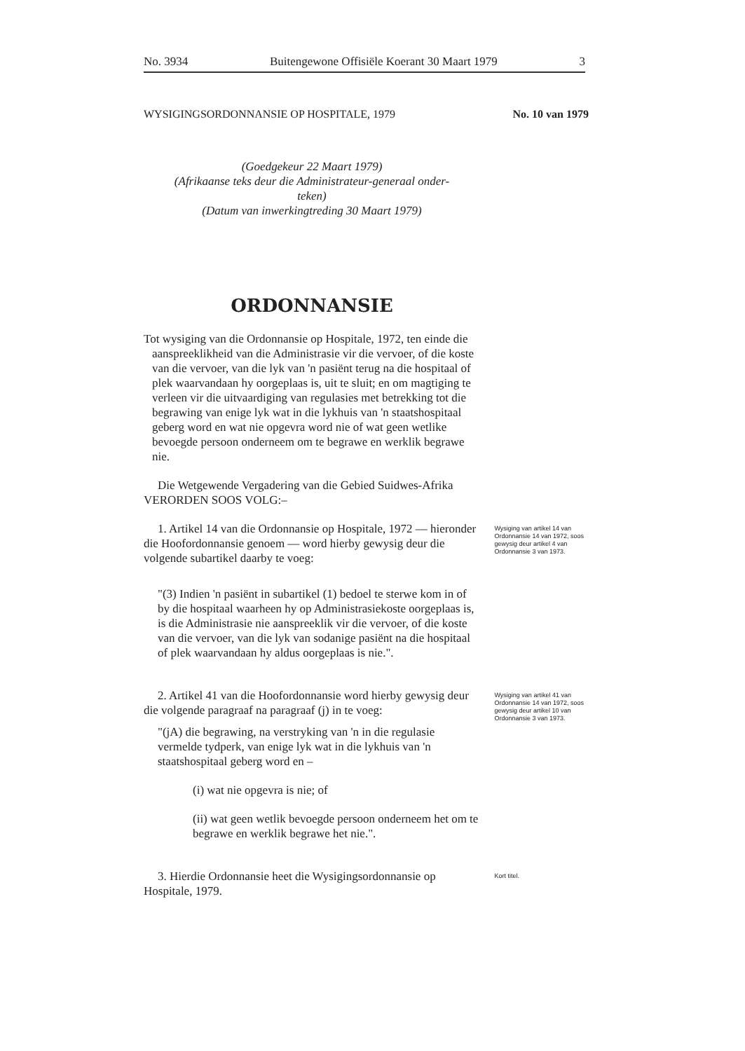No. 3934 Buitengewone Offisiële Koerant 30 Maart 1979 3
WYSIGINGSORDONNANSIE OP HOSPITALE, 1979 No. 10 van 1979
(Goedgekeur 22 Maart 1979)
(Afrikaanse teks deur die Administrateur-generaal onder-
teken)
(Datum van inwerkingtreding 30 Maart 1979)
ORDONNANSIE
Tot wysiging van die Ordonnansie op Hospitale, 1972, ten einde die aanspreeklikheid van die Administrasie vir die vervoer, of die koste van die vervoer, van die lyk van 'n pasiënt terug na die hospitaal of plek waarvandaan hy oorgeplaas is, uit te sluit; en om magtiging te verleen vir die uitvaardiging van regulasies met betrekking tot die begrawing van enige lyk wat in die lykhuis van 'n staatshospitaal geberg word en wat nie opgevra word nie of wat geen wetlike bevoegde persoon onderneem om te begrawe en werklik begrawe nie.
Die Wetgewende Vergadering van die Gebied Suidwes-Afrika VERORDEN SOOS VOLG:–
1. Artikel 14 van die Ordonnansie op Hospitale, 1972 — hieronder die Hoofordonnansie genoem — word hierby gewysig deur die volgende subartikel daarby te voeg:
"(3) Indien 'n pasiënt in subartikel (1) bedoel te sterwe kom in of by die hospitaal waarheen hy op Administrasiekoste oorgeplaas is, is die Administrasie nie aanspreeklik vir die vervoer, of die koste van die vervoer, van die lyk van sodanige pasiënt na die hospitaal of plek waarvandaan hy aldus oorgeplaas is nie.".
Wysiging van artikel 14 van Ordonnansie 14 van 1972, soos gewysig deur artikel 4 van Ordonnansie 3 van 1973.
2. Artikel 41 van die Hoofordonnansie word hierby gewysig deur die volgende paragraaf na paragraaf (j) in te voeg:
"(jA) die begrawing, na verstryking van 'n in die regulasie vermelde tydperk, van enige lyk wat in die lykhuis van 'n staatshospitaal geberg word en –
(i) wat nie opgevra is nie; of
(ii) wat geen wetlik bevoegde persoon onderneem het om te begrawe en werklik begrawe het nie.".
Wysiging van artikel 41 van Ordonnansie 14 van 1972, soos gewysig deur artikel 10 van Ordonnansie 3 van 1973.
3. Hierdie Ordonnansie heet die Wysigingsordonnansie op Hospitale, 1979.
Kort titel.